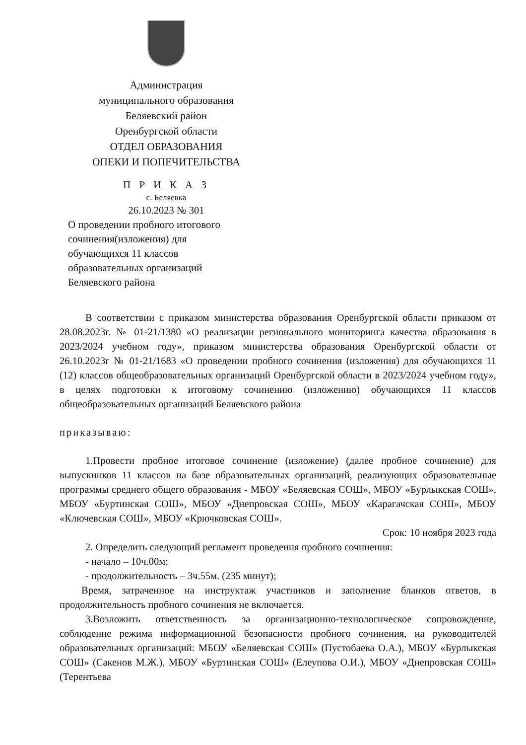Администрация
муниципального образования
Беляевский район
Оренбургской области
ОТДЕЛ ОБРАЗОВАНИЯ
ОПЕКИ И ПОПЕЧИТЕЛЬСТВА
П Р И К А З
с. Беляевка
26.10.2023 № 301
О проведении пробного итогового
сочинения(изложения) для
обучающихся 11 классов
образовательных организаций
Беляевского района
В соответствии с приказом министерства образования Оренбургской области приказом от 28.08.2023г. № 01-21/1380 «О реализации регионального мониторинга качества образования в 2023/2024 учебном году», приказом министерства образования Оренбургской области от 26.10.2023г № 01-21/1683 «О проведении пробного сочинения (изложения) для обучающихся 11 (12) классов общеобразовательных организаций Оренбургской области в 2023/2024 учебном году», в целях подготовки к итоговому сочинению (изложению) обучающихся 11 классов общеобразовательных организаций Беляевского района
приказываю:
1.Провести пробное итоговое сочинение (изложение) (далее пробное сочинение) для выпускников 11 классов на базе образовательных организаций, реализующих образовательные программы среднего общего образования - МБОУ «Беляевская СОШ», МБОУ «Бурлыкская СОШ», МБОУ «Буртинская СОШ», МБОУ «Днепровская СОШ», МБОУ «Карагачская СОШ», МБОУ «Ключевская СОШ», МБОУ «Крючковская СОШ».
Срок: 10 ноября 2023 года
2. Определить следующий регламент проведения пробного сочинения:
- начало – 10ч.00м;
- продолжительность – 3ч.55м. (235 минут);
Время, затраченное на инструктаж участников и заполнение бланков ответов, в продолжительность пробного сочинения не включается.
3.Возложить ответственность за организационно-технологическое сопровождение, соблюдение режима информационной безопасности пробного сочинения, на руководителей образовательных организаций: МБОУ «Беляевская СОШ» (Пустобаева О.А.), МБОУ «Бурлыкская СОШ» (Сакенов М.Ж.), МБОУ «Буртинская СОШ» (Елеупова О.И.), МБОУ «Днепровская СОШ» (Терентьева